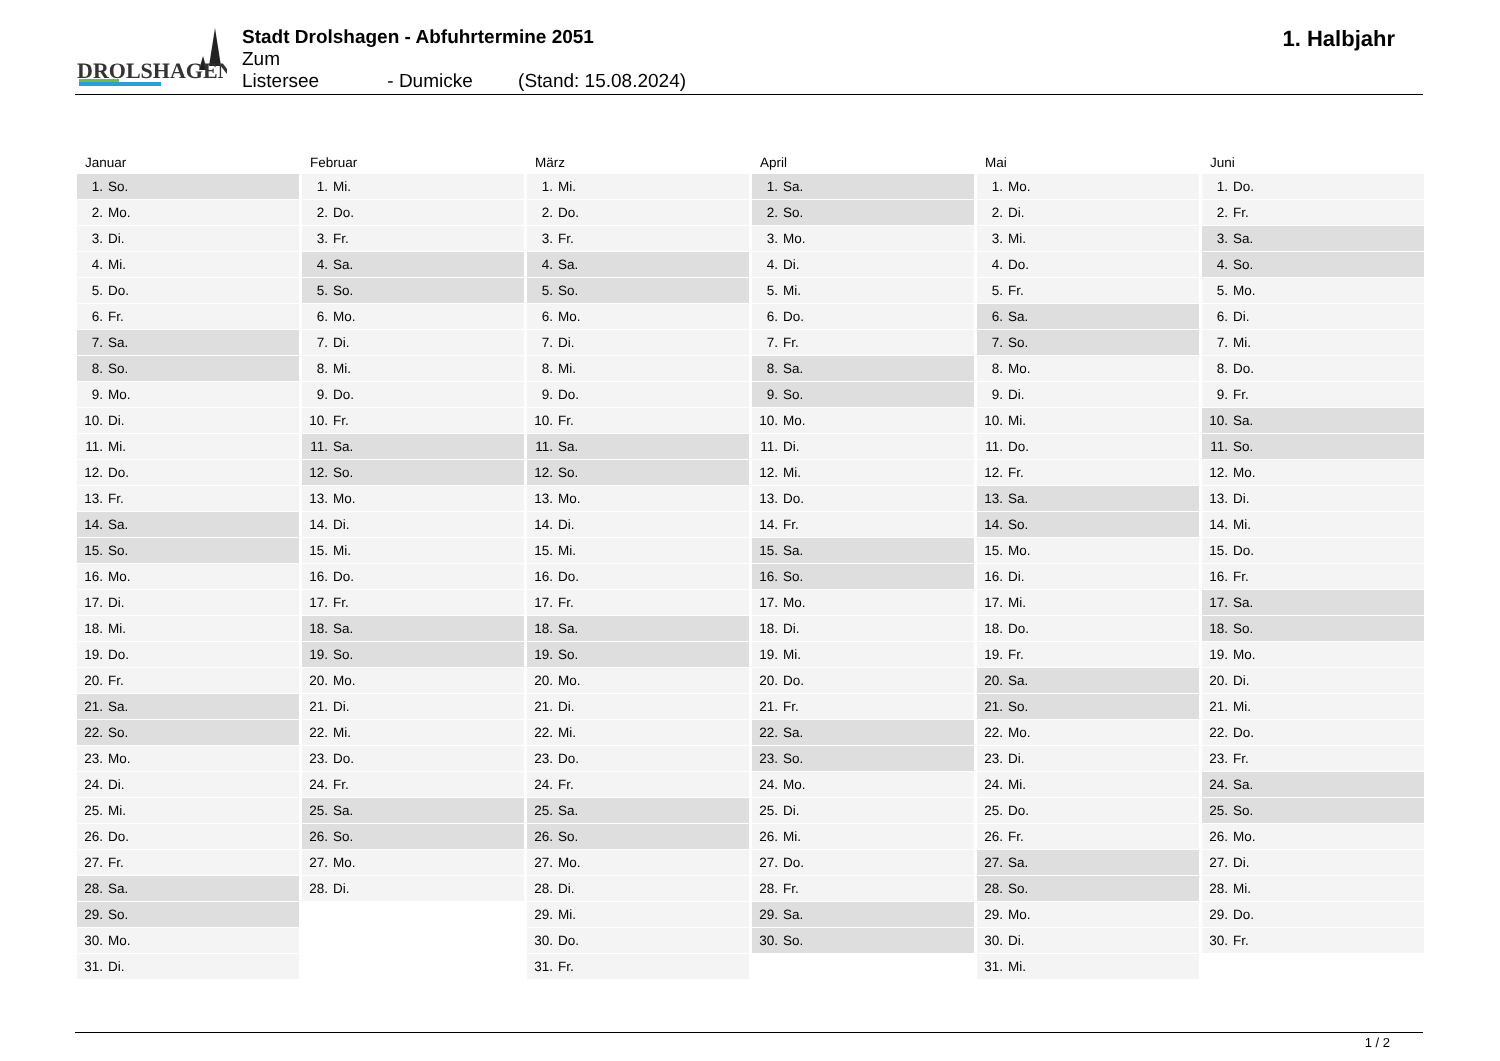DROLSHAGEN
Stadt Drolshagen - Abfuhrtermine 2051
Zum Listersee - Dumicke (Stand: 15.08.2024)
1. Halbjahr
| Januar | Februar | März | April | Mai | Juni |
| --- | --- | --- | --- | --- | --- |
| 1. So. | 1. Mi. | 1. Mi. | 1. Sa. | 1. Mo. | 1. Do. |
| 2. Mo. | 2. Do. | 2. Do. | 2. So. | 2. Di. | 2. Fr. |
| 3. Di. | 3. Fr. | 3. Fr. | 3. Mo. | 3. Mi. | 3. Sa. |
| 4. Mi. | 4. Sa. | 4. Sa. | 4. Di. | 4. Do. | 4. So. |
| 5. Do. | 5. So. | 5. So. | 5. Mi. | 5. Fr. | 5. Mo. |
| 6. Fr. | 6. Mo. | 6. Mo. | 6. Do. | 6. Sa. | 6. Di. |
| 7. Sa. | 7. Di. | 7. Di. | 7. Fr. | 7. So. | 7. Mi. |
| 8. So. | 8. Mi. | 8. Mi. | 8. Sa. | 8. Mo. | 8. Do. |
| 9. Mo. | 9. Do. | 9. Do. | 9. So. | 9. Di. | 9. Fr. |
| 10. Di. | 10. Fr. | 10. Fr. | 10. Mo. | 10. Mi. | 10. Sa. |
| 11. Mi. | 11. Sa. | 11. Sa. | 11. Di. | 11. Do. | 11. So. |
| 12. Do. | 12. So. | 12. So. | 12. Mi. | 12. Fr. | 12. Mo. |
| 13. Fr. | 13. Mo. | 13. Mo. | 13. Do. | 13. Sa. | 13. Di. |
| 14. Sa. | 14. Di. | 14. Di. | 14. Fr. | 14. So. | 14. Mi. |
| 15. So. | 15. Mi. | 15. Mi. | 15. Sa. | 15. Mo. | 15. Do. |
| 16. Mo. | 16. Do. | 16. Do. | 16. So. | 16. Di. | 16. Fr. |
| 17. Di. | 17. Fr. | 17. Fr. | 17. Mo. | 17. Mi. | 17. Sa. |
| 18. Mi. | 18. Sa. | 18. Sa. | 18. Di. | 18. Do. | 18. So. |
| 19. Do. | 19. So. | 19. So. | 19. Mi. | 19. Fr. | 19. Mo. |
| 20. Fr. | 20. Mo. | 20. Mo. | 20. Do. | 20. Sa. | 20. Di. |
| 21. Sa. | 21. Di. | 21. Di. | 21. Fr. | 21. So. | 21. Mi. |
| 22. So. | 22. Mi. | 22. Mi. | 22. Sa. | 22. Mo. | 22. Do. |
| 23. Mo. | 23. Do. | 23. Do. | 23. So. | 23. Di. | 23. Fr. |
| 24. Di. | 24. Fr. | 24. Fr. | 24. Mo. | 24. Mi. | 24. Sa. |
| 25. Mi. | 25. Sa. | 25. Sa. | 25. Di. | 25. Do. | 25. So. |
| 26. Do. | 26. So. | 26. So. | 26. Mi. | 26. Fr. | 26. Mo. |
| 27. Fr. | 27. Mo. | 27. Mo. | 27. Do. | 27. Sa. | 27. Di. |
| 28. Sa. | 28. Di. | 28. Di. | 28. Fr. | 28. So. | 28. Mi. |
| 29. So. | | 29. Mi. | 29. Sa. | 29. Mo. | 29. Do. |
| 30. Mo. | | 30. Do. | 30. So. | 30. Di. | 30. Fr. |
| 31. Di. | | 31. Fr. | | 31. Mi. | |
1 / 2